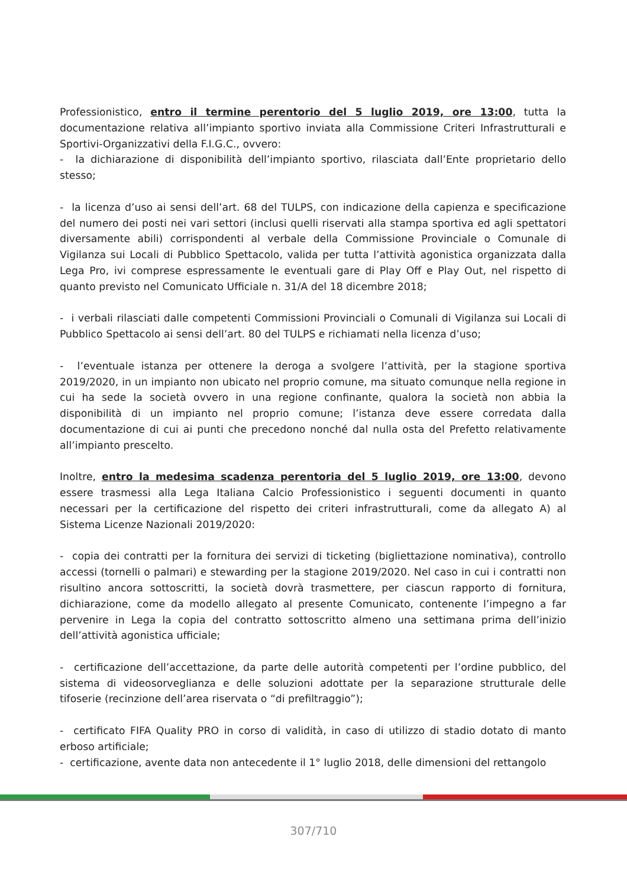Professionistico, entro il termine perentorio del 5 luglio 2019, ore 13:00, tutta la documentazione relativa all’impianto sportivo inviata alla Commissione Criteri Infrastrutturali e Sportivi-Organizzativi della F.I.G.C., ovvero:
- la dichiarazione di disponibilità dell’impianto sportivo, rilasciata dall’Ente proprietario dello stesso;
- la licenza d’uso ai sensi dell’art. 68 del TULPS, con indicazione della capienza e specificazione del numero dei posti nei vari settori (inclusi quelli riservati alla stampa sportiva ed agli spettatori diversamente abili) corrispondenti al verbale della Commissione Provinciale o Comunale di Vigilanza sui Locali di Pubblico Spettacolo, valida per tutta l’attività agonistica organizzata dalla Lega Pro, ivi comprese espressamente le eventuali gare di Play Off e Play Out, nel rispetto di quanto previsto nel Comunicato Ufficiale n. 31/A del 18 dicembre 2018;
- i verbali rilasciati dalle competenti Commissioni Provinciali o Comunali di Vigilanza sui Locali di Pubblico Spettacolo ai sensi dell’art. 80 del TULPS e richiamati nella licenza d’uso;
- l’eventuale istanza per ottenere la deroga a svolgere l’attività, per la stagione sportiva 2019/2020, in un impianto non ubicato nel proprio comune, ma situato comunque nella regione in cui ha sede la società ovvero in una regione confinante, qualora la società non abbia la disponibilità di un impianto nel proprio comune; l’istanza deve essere corredata dalla documentazione di cui ai punti che precedono nonché dal nulla osta del Prefetto relativamente all’impianto prescelto.
Inoltre, entro la medesima scadenza perentoria del 5 luglio 2019, ore 13:00, devono essere trasmessi alla Lega Italiana Calcio Professionistico i seguenti documenti in quanto necessari per la certificazione del rispetto dei criteri infrastrutturali, come da allegato A) al Sistema Licenze Nazionali 2019/2020:
- copia dei contratti per la fornitura dei servizi di ticketing (bigliettazione nominativa), controllo accessi (tornelli o palmari) e stewarding per la stagione 2019/2020. Nel caso in cui i contratti non risultino ancora sottoscritti, la società dovrà trasmettere, per ciascun rapporto di fornitura, dichiarazione, come da modello allegato al presente Comunicato, contenente l’impegno a far pervenire in Lega la copia del contratto sottoscritto almeno una settimana prima dell’inizio dell’attività agonistica ufficiale;
- certificazione dell’accettazione, da parte delle autorità competenti per l’ordine pubblico, del sistema di videosorveglianza e delle soluzioni adottate per la separazione strutturale delle tifoserie (recinzione dell’area riservata o “di prefiltraggio”);
- certificato FIFA Quality PRO in corso di validità, in caso di utilizzo di stadio dotato di manto erboso artificiale;
- certificazione, avente data non antecedente il 1° luglio 2018, delle dimensioni del rettangolo
307/710